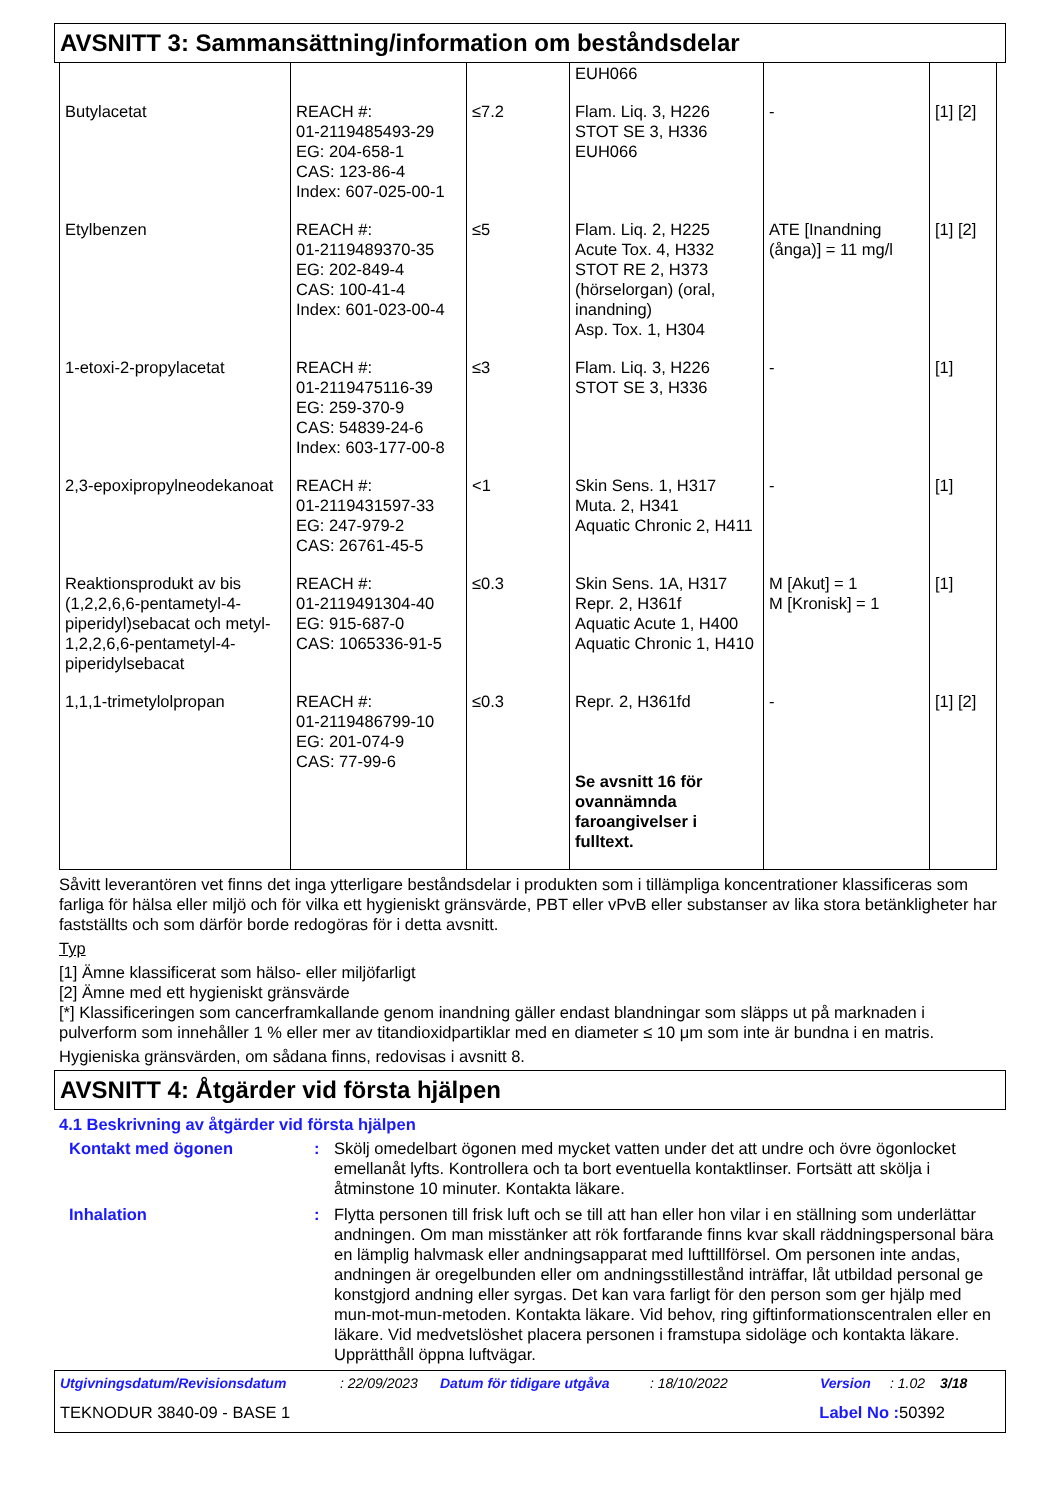AVSNITT 3: Sammansättning/information om beståndsdelar
| | | | EUH066 | | |
| Butylacetat | REACH #: 01-2119485493-29 EG: 204-658-1 CAS: 123-86-4 Index: 607-025-00-1 | ≤7.2 | Flam. Liq. 3, H226 STOT SE 3, H336 EUH066 | - | [1] [2] |
| Etylbenzen | REACH #: 01-2119489370-35 EG: 202-849-4 CAS: 100-41-4 Index: 601-023-00-4 | ≤5 | Flam. Liq. 2, H225 Acute Tox. 4, H332 STOT RE 2, H373 (hörselorgan) (oral, inandning) Asp. Tox. 1, H304 | ATE [Inandning (ånga)] = 11 mg/l | [1] [2] |
| 1-etoxi-2-propylacetat | REACH #: 01-2119475116-39 EG: 259-370-9 CAS: 54839-24-6 Index: 603-177-00-8 | ≤3 | Flam. Liq. 3, H226 STOT SE 3, H336 | - | [1] |
| 2,3-epoxipropylneodekanoat | REACH #: 01-2119431597-33 EG: 247-979-2 CAS: 26761-45-5 | <1 | Skin Sens. 1, H317 Muta. 2, H341 Aquatic Chronic 2, H411 | - | [1] |
| Reaktionsprodukt av bis (1,2,2,6,6-pentametyl-4-piperidyl)sebacat och metyl-1,2,2,6,6-pentametyl-4-piperidylsebacat | REACH #: 01-2119491304-40 EG: 915-687-0 CAS: 1065336-91-5 | ≤0.3 | Skin Sens. 1A, H317 Repr. 2, H361f Aquatic Acute 1, H400 Aquatic Chronic 1, H410 | M [Akut] = 1 M [Kronisk] = 1 | [1] |
| 1,1,1-trimetylolpropan | REACH #: 01-2119486799-10 EG: 201-074-9 CAS: 77-99-6 | ≤0.3 | Repr. 2, H361fd Se avsnitt 16 för ovannämnda faroangivelser i fulltext. | - | [1] [2] |
Såvitt leverantören vet finns det inga ytterligare beståndsdelar i produkten som i tillämpliga koncentrationer klassificeras som farliga för hälsa eller miljö och för vilka ett hygieniskt gränsvärde, PBT eller vPvB eller substanser av lika stora betänkligheter har fastställts och som därför borde redogöras för i detta avsnitt.
Typ
[1] Ämne klassificerat som hälso- eller miljöfarligt
[2] Ämne med ett hygieniskt gränsvärde
[*] Klassificeringen som cancerframkallande genom inandning gäller endast blandningar som släpps ut på marknaden i pulverform som innehåller 1 % eller mer av titandioxidpartiklar med en diameter ≤ 10 μm som inte är bundna i en matris.
Hygieniska gränsvärden, om sådana finns, redovisas i avsnitt 8.
AVSNITT 4: Åtgärder vid första hjälpen
4.1 Beskrivning av åtgärder vid första hjälpen
Kontakt med ögonen : Skölj omedelbart ögonen med mycket vatten under det att undre och övre ögonlocket emellanåt lyfts. Kontrollera och ta bort eventuella kontaktlinser. Fortsätt att skölja i åtminstone 10 minuter. Kontakta läkare.
Inhalation : Flytta personen till frisk luft och se till att han eller hon vilar i en ställning som underlättar andningen. Om man misstänker att rök fortfarande finns kvar skall räddningspersonal bära en lämplig halvmask eller andningsapparat med lufttillförsel. Om personen inte andas, andningen är oregelbunden eller om andningsstillestånd inträffar, låt utbildad personal ge konstgjord andning eller syrgas. Det kan vara farligt för den person som ger hjälp med mun-mot-mun-metoden. Kontakta läkare. Vid behov, ring giftinformationscentralen eller en läkare. Vid medvetslöshet placera personen i framstupa sidoläge och kontakta läkare. Upprätthåll öppna luftvägar.
Utgivningsdatum/Revisionsdatum: 22/09/2023 Datum för tidigare utgåva: 18/10/2022 Version: 1.02 3/18
TEKNODUR 3840-09 - BASE 1 Label No : 50392